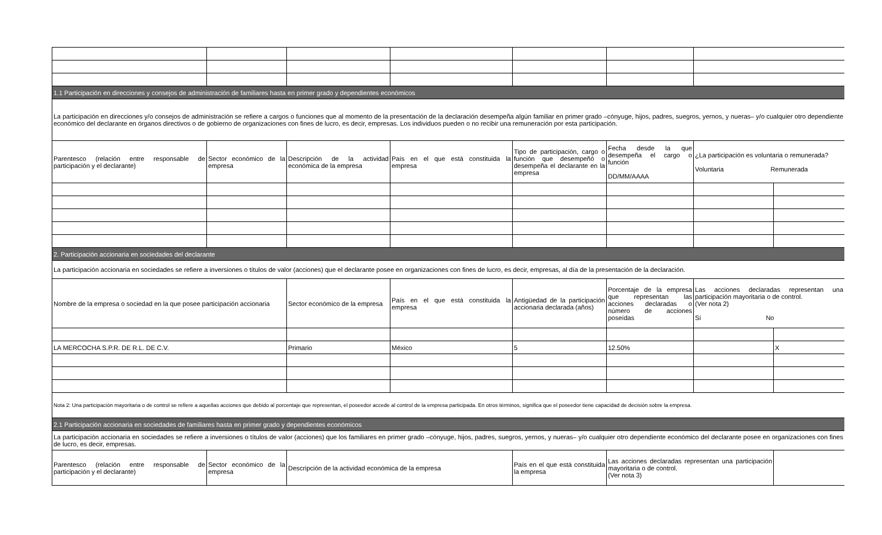| 1.1 Participación en direcciones y consejos de administración de familiares hasta en primer grado y dependientes económicos | | | | | | | |
| La participación en direcciones y/o consejos de administración se refiere a cargos o funciones que al momento de la presentación de la declaración desempeña algún familiar en primer grado –cónyuge, hijos, padres, suegros, yernos, y nueras– y/o cualquier otro dependiente económico del declarante en órganos directivos o de gobierno de organizaciones con fines de lucro, es decir, empresas. Los individuos pueden o no recibir una remuneración por esta participación. | | | | | | | |
| Parentesco (relación entre responsable de participación y el declarante) | Sector económico de la empresa | Descripción de la actividad económica de la empresa | País en el que está constituida la empresa | Tipo de participación, cargo o función que desempeñó o desempeña el declarante en la empresa | Fecha desde la que desempeña el cargo o función DD/MM/AAAA | ¿La participación es voluntaria o remunerada? Voluntaria Remunerada | |
| 2. Participación accionaria en sociedades del declarante | | | | | | | |
| La participación accionaria en sociedades se refiere a inversiones o títulos de valor (acciones) que el declarante posee en organizaciones con fines de lucro, es decir, empresas, al día de la presentación de la declaración. | | | | | | | |
| Nombre de la empresa o sociedad en la que posee participación accionaria | | Sector económico de la empresa | País en el que está constituida la empresa | Antigüedad de la participación accionaria declarada (años) | Porcentaje de la empresa que representan las acciones declaradas o número de acciones poseídas | Las acciones declaradas representan una participación mayoritaria o de control. (Ver nota 2) Sí No | |
| LA MERCOCHA S.P.R. DE R.L. DE C.V. | | Primario | México | 5 | 12.50% | | X |
| Nota 2: Una participación mayoritaria o de control se refiere a aquellas acciones que debido al porcentaje que representan, el poseedor accede al control de la empresa participada. En otros términos, significa que el poseedor tiene capacidad de decisión sobre la empresa. | | | | | | | |
| 2.1 Participación accionaria en sociedades de familiares hasta en primer grado y dependientes económicos | | | | | | | |
| La participación accionaria en sociedades se refiere a inversiones o títulos de valor (acciones) que los familiares en primer grado –cónyuge, hijos, padres, suegros, yernos, y nueras– y/o cualquier otro dependiente económico del declarante posee en organizaciones con fines de lucro, es decir, empresas. | | | | | | | |
| Parentesco (relación entre responsable de participación y el declarante) | Sector económico de la empresa | Descripción de la actividad económica de la empresa | | País en el que está constituida la empresa | Las acciones declaradas representan una participación mayoritaria o de control. (Ver nota 3) | | |